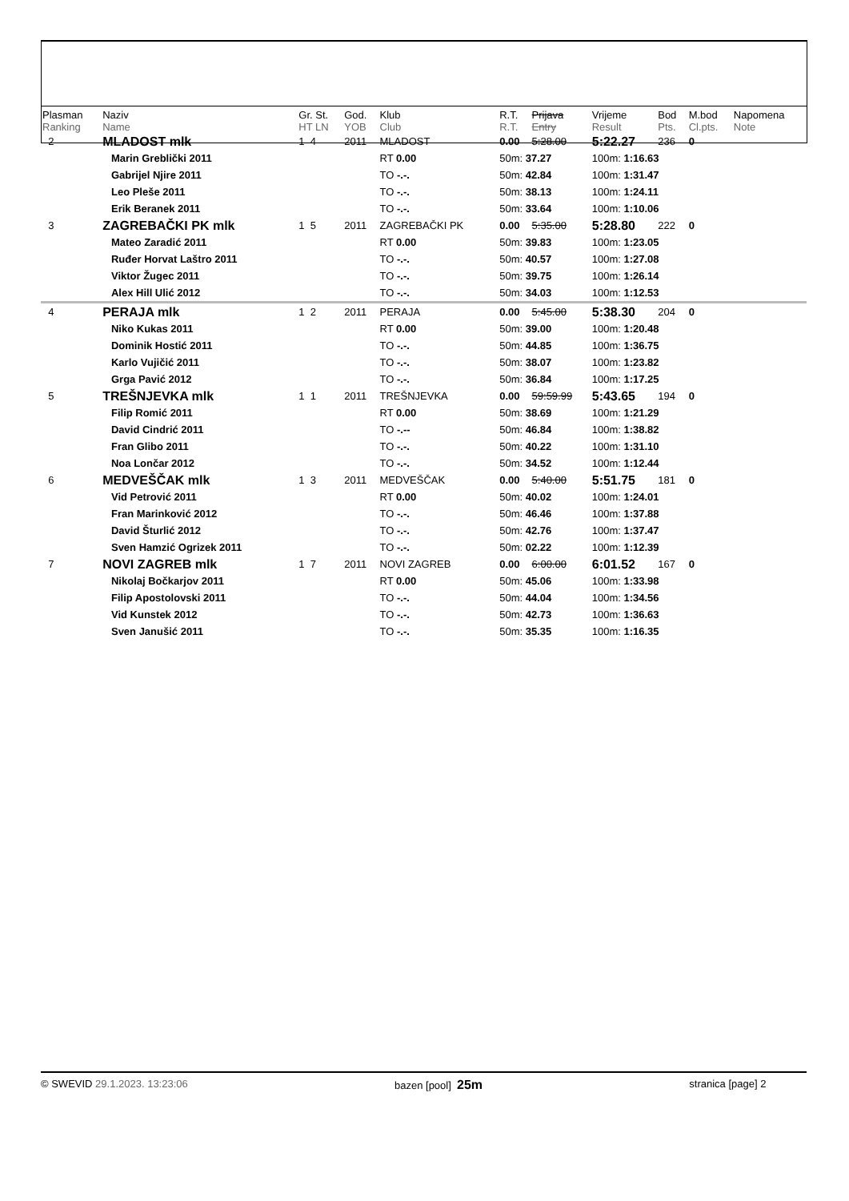| Plasman Ranking | Naziv Name | Gr. St. HT LN | God. YOB | Klub Club | R.T. R.T. | Prijava Entry | Vrijeme Result | Bod Pts. | M.bod Cl.pts. | Napomena Note |
| --- | --- | --- | --- | --- | --- | --- | --- | --- | --- | --- |
| 2 | MLADOST mlk | 1 4 | 2011 | MLADOST | 0.00 | 5:28.00 | 5:22.27 | 236 | 0 | |
| | Marin Greblički 2011 | | | RT 0.00 | 50m: 37.27 | | 100m: 1:16.63 | | | |
| | Gabrijel Njire 2011 | | | TO -.-. | 50m: 42.84 | | 100m: 1:31.47 | | | |
| | Leo Pleše 2011 | | | TO -.-. | 50m: 38.13 | | 100m: 1:24.11 | | | |
| | Erik Beranek 2011 | | | TO -.-. | 50m: 33.64 | | 100m: 1:10.06 | | | |
| 3 | ZAGREBAČKI PK mlk | 1 5 | 2011 | ZAGREBAČKI PK | 0.00 | 5:35.00 | 5:28.80 | 222 | 0 | |
| | Mateo Zaradić 2011 | | | RT 0.00 | 50m: 39.83 | | 100m: 1:23.05 | | | |
| | Ruđer Horvat Laštro 2011 | | | TO -.-. | 50m: 40.57 | | 100m: 1:27.08 | | | |
| | Viktor Žugec 2011 | | | TO -.-. | 50m: 39.75 | | 100m: 1:26.14 | | | |
| | Alex Hill Ulić 2012 | | | TO -.-. | 50m: 34.03 | | 100m: 1:12.53 | | | |
| 4 | PERAJA mlk | 1 2 | 2011 | PERAJA | 0.00 | 5:45.00 | 5:38.30 | 204 | 0 | |
| | Niko Kukas 2011 | | | RT 0.00 | 50m: 39.00 | | 100m: 1:20.48 | | | |
| | Dominik Hostić 2011 | | | TO -.-. | 50m: 44.85 | | 100m: 1:36.75 | | | |
| | Karlo Vujičić 2011 | | | TO -.-. | 50m: 38.07 | | 100m: 1:23.82 | | | |
| | Grga Pavić 2012 | | | TO -.-. | 50m: 36.84 | | 100m: 1:17.25 | | | |
| 5 | TREŠNJEVKA mlk | 1 1 | 2011 | TREŠNJEVKA | 0.00 | 59:59.99 | 5:43.65 | 194 | 0 | |
| | Filip Romić 2011 | | | RT 0.00 | 50m: 38.69 | | 100m: 1:21.29 | | | |
| | David Cindrić 2011 | | | TO -.-- | 50m: 46.84 | | 100m: 1:38.82 | | | |
| | Fran Glibo 2011 | | | TO -.-. | 50m: 40.22 | | 100m: 1:31.10 | | | |
| | Noa Lončar 2012 | | | TO -.-. | 50m: 34.52 | | 100m: 1:12.44 | | | |
| 6 | MEDVEŠČAK mlk | 1 3 | 2011 | MEDVEŠČAK | 0.00 | 5:40.00 | 5:51.75 | 181 | 0 | |
| | Vid Petrović 2011 | | | RT 0.00 | 50m: 40.02 | | 100m: 1:24.01 | | | |
| | Fran Marinković 2012 | | | TO -.-. | 50m: 46.46 | | 100m: 1:37.88 | | | |
| | David Šturlić 2012 | | | TO -.-. | 50m: 42.76 | | 100m: 1:37.47 | | | |
| | Sven Hamzić Ogrizek 2011 | | | TO -.-. | 50m: 02.22 | | 100m: 1:12.39 | | | |
| 7 | NOVI ZAGREB mlk | 1 7 | 2011 | NOVI ZAGREB | 0.00 | 6:00.00 | 6:01.52 | 167 | 0 | |
| | Nikolaj Bočkarjov 2011 | | | RT 0.00 | 50m: 45.06 | | 100m: 1:33.98 | | | |
| | Filip Apostolovski 2011 | | | TO -.-. | 50m: 44.04 | | 100m: 1:34.56 | | | |
| | Vid Kunstek 2012 | | | TO -.-. | 50m: 42.73 | | 100m: 1:36.63 | | | |
| | Sven Janušić 2011 | | | TO -.-. | 50m: 35.35 | | 100m: 1:16.35 | | | |
© SWEVID 29.1.2023. 13:23:06 bazen [pool] 25m stranica [page] 2